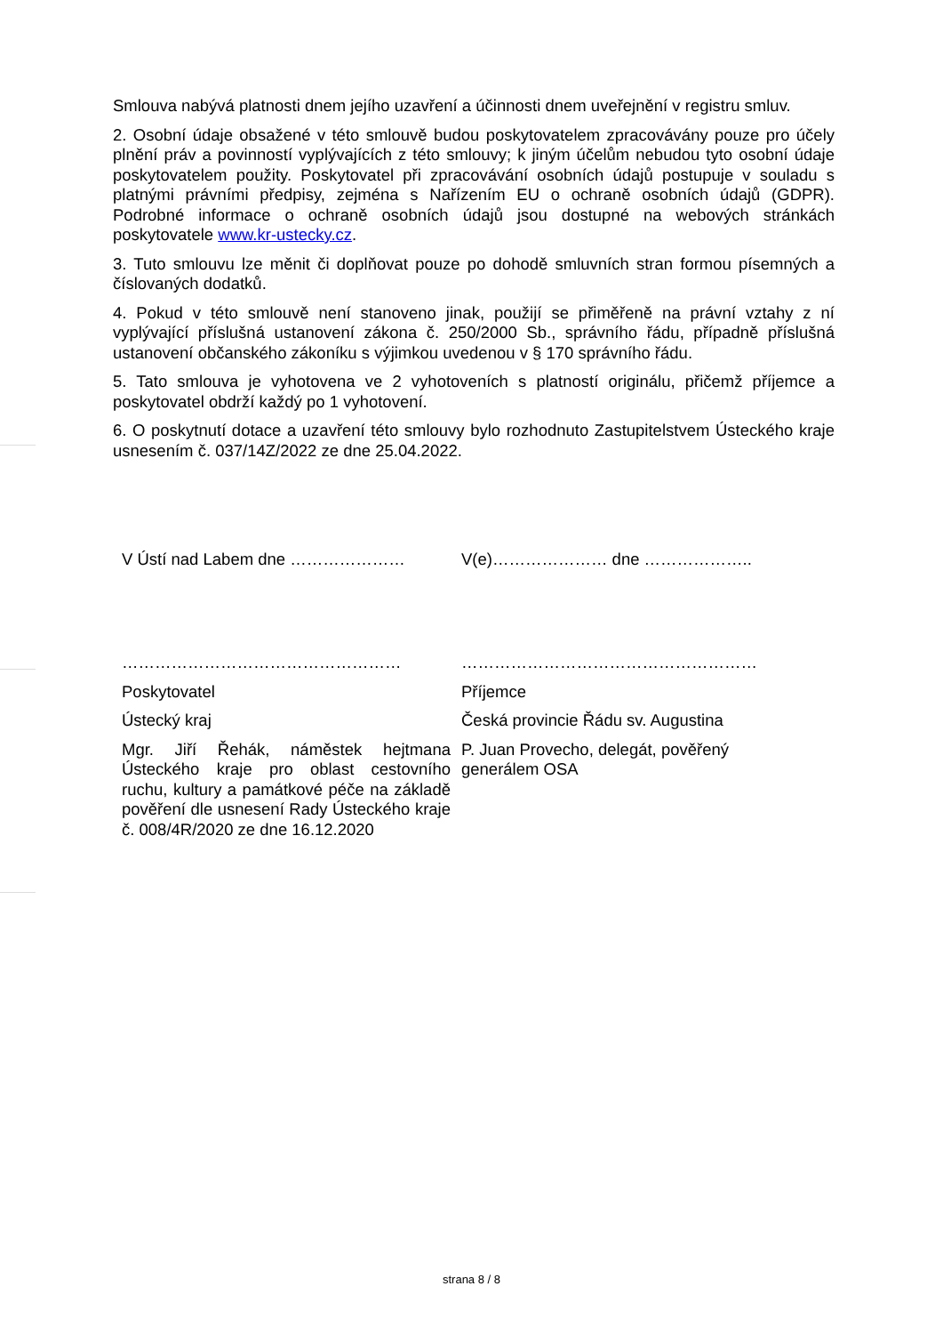Smlouva nabývá platnosti dnem jejího uzavření a účinnosti dnem uveřejnění v registru smluv.
2. Osobní údaje obsažené v této smlouvě budou poskytovatelem zpracovávány pouze pro účely plnění práv a povinností vyplývajících z této smlouvy; k jiným účelům nebudou tyto osobní údaje poskytovatelem použity. Poskytovatel při zpracovávání osobních údajů postupuje v souladu s platnými právními předpisy, zejména s Nařízením EU o ochraně osobních údajů (GDPR). Podrobné informace o ochraně osobních údajů jsou dostupné na webových stránkách poskytovatele www.kr-ustecky.cz.
3. Tuto smlouvu lze měnit či doplňovat pouze po dohodě smluvních stran formou písemných a číslovaných dodatků.
4. Pokud v této smlouvě není stanoveno jinak, použijí se přiměřeně na právní vztahy z ní vyplývající příslušná ustanovení zákona č. 250/2000 Sb., správního řádu, případně příslušná ustanovení občanského zákoníku s výjimkou uvedenou v § 170 správního řádu.
5. Tato smlouva je vyhotovena ve 2 vyhotoveních s platností originálu, přičemž příjemce a poskytovatel obdrží každý po 1 vyhotovení.
6. O poskytnutí dotace a uzavření této smlouvy bylo rozhodnuto Zastupitelstvem Ústeckého kraje usnesením č. 037/14Z/2022 ze dne 25.04.2022.
| V Ústí nad Labem dne ………………… | V(e)………………… dne ……………….. |
| …………………………………………… | ……………………………………………… |
| Poskytovatel | Příjemce |
| Ústecký kraj | Česká provincie Řádu sv. Augustina |
| Mgr. Jiří Řehák, náměstek hejtmana Ústeckého kraje pro oblast cestovního ruchu, kultury a památkové péče na základě pověření dle usnesení Rady Ústeckého kraje č. 008/4R/2020 ze dne 16.12.2020 | P. Juan Provecho, delegát, pověřený generálem OSA |
strana 8 / 8